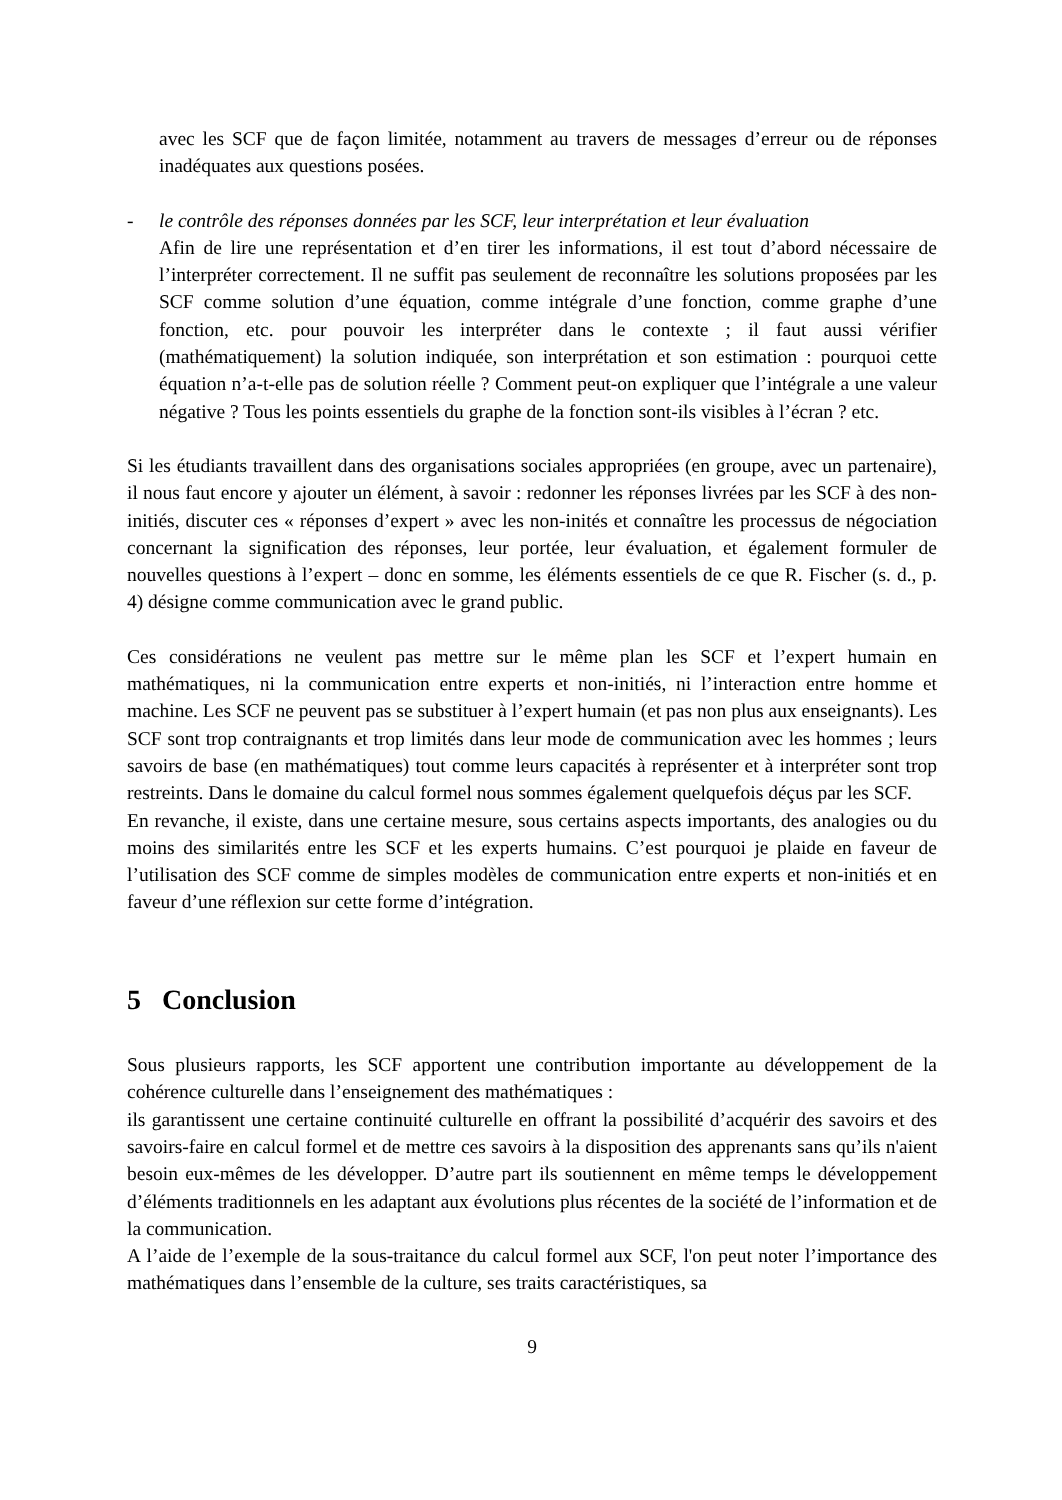avec les SCF que de façon limitée, notamment au travers de messages d’erreur ou de réponses inadéquates aux questions posées.
- le contrôle des réponses données par les SCF, leur interprétation et leur évaluation
Afin de lire une représentation et d’en tirer les informations, il est tout d’abord nécessaire de l’interpréter correctement. Il ne suffit pas seulement de reconnaître les solutions proposées par les SCF comme solution d’une équation, comme intégrale d’une fonction, comme graphe d’une fonction, etc. pour pouvoir les interpréter dans le contexte ; il faut aussi vérifier (mathématiquement) la solution indiquée, son interprétation et son estimation : pourquoi cette équation n’a-t-elle pas de solution réelle ? Comment peut-on expliquer que l’intégrale a une valeur négative ? Tous les points essentiels du graphe de la fonction sont-ils visibles à l’écran ? etc.
Si les étudiants travaillent dans des organisations sociales appropriées (en groupe, avec un partenaire), il nous faut encore y ajouter un élément, à savoir : redonner les réponses livrées par les SCF à des non-initiés, discuter ces « réponses d’expert » avec les non-inités et connaître les processus de négociation concernant la signification des réponses, leur portée, leur évaluation, et également formuler de nouvelles questions à l’expert – donc en somme, les éléments essentiels de ce que R. Fischer (s. d., p. 4) désigne comme communication avec le grand public.
Ces considérations ne veulent pas mettre sur le même plan les SCF et l’expert humain en mathématiques, ni la communication entre experts et non-initiés, ni l’interaction entre homme et machine. Les SCF ne peuvent pas se substituer à l’expert humain (et pas non plus aux enseignants). Les SCF sont trop contraignants et trop limités dans leur mode de communication avec les hommes ; leurs savoirs de base (en mathématiques) tout comme leurs capacités à représenter et à interpréter sont trop restreints. Dans le domaine du calcul formel nous sommes également quelquefois déçus par les SCF.
En revanche, il existe, dans une certaine mesure, sous certains aspects importants, des analogies ou du moins des similarités entre les SCF et les experts humains. C’est pourquoi je plaide en faveur de l’utilisation des SCF comme de simples modèles de communication entre experts et non-initiés et en faveur d’une réflexion sur cette forme d’intégration.
5 Conclusion
Sous plusieurs rapports, les SCF apportent une contribution importante au développement de la cohérence culturelle dans l’enseignement des mathématiques :
ils garantissent une certaine continuité culturelle en offrant la possibilité d’acquérir des savoirs et des savoirs-faire en calcul formel et de mettre ces savoirs à la disposition des apprenants sans qu’ils n'aient besoin eux-mêmes de les développer. D’autre part ils soutiennent en même temps le développement d’éléments traditionnels en les adaptant aux évolutions plus récentes de la société de l’information et de la communication.
A l’aide de l’exemple de la sous-traitance du calcul formel aux SCF, l'on peut noter l’importance des mathématiques dans l’ensemble de la culture, ses traits caractéristiques, sa
9